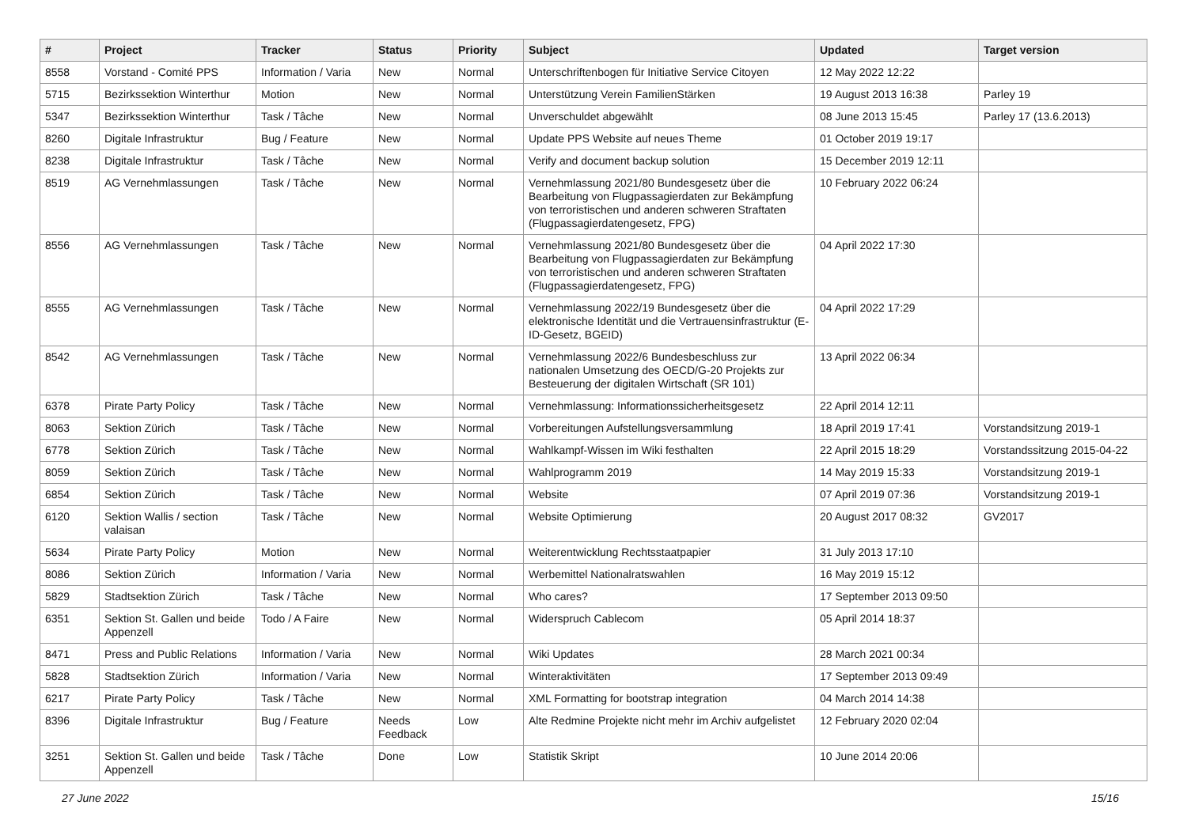| # | Project | Tracker | Status | Priority | Subject | Updated | Target version |
| --- | --- | --- | --- | --- | --- | --- | --- |
| 8558 | Vorstand - Comité PPS | Information / Varia | New | Normal | Unterschriftenbogen für Initiative Service Citoyen | 12 May 2022 12:22 | |
| 5715 | Bezirkssektion Winterthur | Motion | New | Normal | Unterstützung Verein FamilienStärken | 19 August 2013 16:38 | Parley 19 |
| 5347 | Bezirkssektion Winterthur | Task / Tâche | New | Normal | Unverschuldet abgewählt | 08 June 2013 15:45 | Parley 17 (13.6.2013) |
| 8260 | Digitale Infrastruktur | Bug / Feature | New | Normal | Update PPS Website auf neues Theme | 01 October 2019 19:17 | |
| 8238 | Digitale Infrastruktur | Task / Tâche | New | Normal | Verify and document backup solution | 15 December 2019 12:11 | |
| 8519 | AG Vernehmlassungen | Task / Tâche | New | Normal | Vernehmlassung 2021/80 Bundesgesetz über die Bearbeitung von Flugpassagierdaten zur Bekämpfung von terroristischen und anderen schweren Straftaten (Flugpassagierdatengesetz, FPG) | 10 February 2022 06:24 | |
| 8556 | AG Vernehmlassungen | Task / Tâche | New | Normal | Vernehmlassung 2021/80 Bundesgesetz über die Bearbeitung von Flugpassagierdaten zur Bekämpfung von terroristischen und anderen schweren Straftaten (Flugpassagierdatengesetz, FPG) | 04 April 2022 17:30 | |
| 8555 | AG Vernehmlassungen | Task / Tâche | New | Normal | Vernehmlassung 2022/19 Bundesgesetz über die elektronische Identität und die Vertrauensinfrastruktur (E-ID-Gesetz, BGEID) | 04 April 2022 17:29 | |
| 8542 | AG Vernehmlassungen | Task / Tâche | New | Normal | Vernehmlassung 2022/6 Bundesbeschluss zur nationalen Umsetzung des OECD/G-20 Projekts zur Besteuerung der digitalen Wirtschaft (SR 101) | 13 April 2022 06:34 | |
| 6378 | Pirate Party Policy | Task / Tâche | New | Normal | Vernehmlassung: Informationssicherheitsgesetz | 22 April 2014 12:11 | |
| 8063 | Sektion Zürich | Task / Tâche | New | Normal | Vorbereitungen Aufstellungsversammlung | 18 April 2019 17:41 | Vorstandsitzung 2019-1 |
| 6778 | Sektion Zürich | Task / Tâche | New | Normal | Wahlkampf-Wissen im Wiki festhalten | 22 April 2015 18:29 | Vorstandssitzung 2015-04-22 |
| 8059 | Sektion Zürich | Task / Tâche | New | Normal | Wahlprogramm 2019 | 14 May 2019 15:33 | Vorstandsitzung 2019-1 |
| 6854 | Sektion Zürich | Task / Tâche | New | Normal | Website | 07 April 2019 07:36 | Vorstandsitzung 2019-1 |
| 6120 | Sektion Wallis / section valaisan | Task / Tâche | New | Normal | Website Optimierung | 20 August 2017 08:32 | GV2017 |
| 5634 | Pirate Party Policy | Motion | New | Normal | Weiterentwicklung Rechtsstaatpapier | 31 July 2013 17:10 | |
| 8086 | Sektion Zürich | Information / Varia | New | Normal | Werbemittel Nationalratswahlen | 16 May 2019 15:12 | |
| 5829 | Stadtsektion Zürich | Task / Tâche | New | Normal | Who cares? | 17 September 2013 09:50 | |
| 6351 | Sektion St. Gallen und beide Appenzell | Todo / A Faire | New | Normal | Widerspruch Cablecom | 05 April 2014 18:37 | |
| 8471 | Press and Public Relations | Information / Varia | New | Normal | Wiki Updates | 28 March 2021 00:34 | |
| 5828 | Stadtsektion Zürich | Information / Varia | New | Normal | Winteraktivitäten | 17 September 2013 09:49 | |
| 6217 | Pirate Party Policy | Task / Tâche | New | Normal | XML Formatting for bootstrap integration | 04 March 2014 14:38 | |
| 8396 | Digitale Infrastruktur | Bug / Feature | Needs Feedback | Low | Alte Redmine Projekte nicht mehr im Archiv aufgelistet | 12 February 2020 02:04 | |
| 3251 | Sektion St. Gallen und beide Appenzell | Task / Tâche | Done | Low | Statistik Skript | 10 June 2014 20:06 | |
27 June 2022 15/16